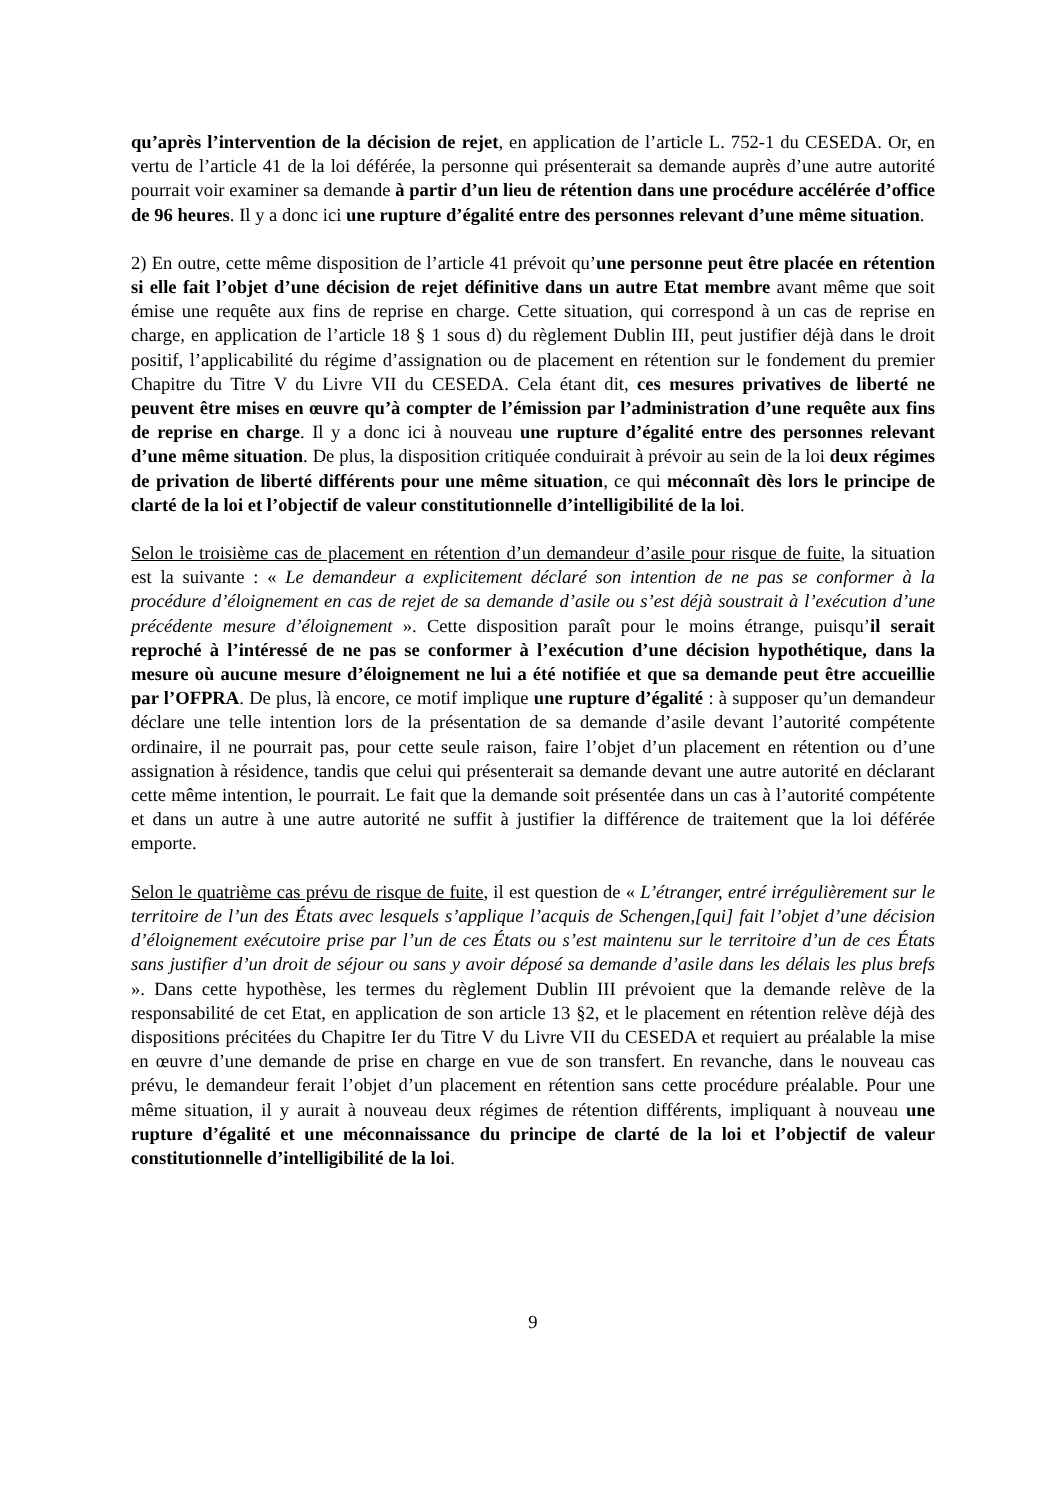qu’après l’intervention de la décision de rejet, en application de l’article L. 752-1 du CESEDA. Or, en vertu de l’article 41 de la loi déférée, la personne qui présenterait sa demande auprès d’une autre autorité pourrait voir examiner sa demande à partir d’un lieu de rétention dans une procédure accélérée d’office de 96 heures. Il y a donc ici une rupture d’égalité entre des personnes relevant d’une même situation.
2) En outre, cette même disposition de l’article 41 prévoit qu’une personne peut être placée en rétention si elle fait l’objet d’une décision de rejet définitive dans un autre Etat membre avant même que soit émise une requête aux fins de reprise en charge. Cette situation, qui correspond à un cas de reprise en charge, en application de l’article 18 § 1 sous d) du règlement Dublin III, peut justifier déjà dans le droit positif, l’applicabilité du régime d’assignation ou de placement en rétention sur le fondement du premier Chapitre du Titre V du Livre VII du CESEDA. Cela étant dit, ces mesures privatives de liberté ne peuvent être mises en œuvre qu’à compter de l’émission par l’administration d’une requête aux fins de reprise en charge. Il y a donc ici à nouveau une rupture d’égalité entre des personnes relevant d’une même situation. De plus, la disposition critiquée conduirait à prévoir au sein de la loi deux régimes de privation de liberté différents pour une même situation, ce qui méconnaît dès lors le principe de clarté de la loi et l’objectif de valeur constitutionnelle d’intelligibilité de la loi.
Selon le troisième cas de placement en rétention d’un demandeur d’asile pour risque de fuite, la situation est la suivante : « Le demandeur a explicitement déclaré son intention de ne pas se conformer à la procédure d’éloignement en cas de rejet de sa demande d’asile ou s’est déjà soustrait à l’exécution d’une précédente mesure d’éloignement ». Cette disposition paraît pour le moins étrange, puisqu’il serait reproché à l’intéressé de ne pas se conformer à l’exécution d’une décision hypothétique, dans la mesure où aucune mesure d’éloignement ne lui a été notifiée et que sa demande peut être accueillie par l’OFPRA. De plus, là encore, ce motif implique une rupture d’égalité : à supposer qu’un demandeur déclare une telle intention lors de la présentation de sa demande d’asile devant l’autorité compétente ordinaire, il ne pourrait pas, pour cette seule raison, faire l’objet d’un placement en rétention ou d’une assignation à résidence, tandis que celui qui présenterait sa demande devant une autre autorité en déclarant cette même intention, le pourrait. Le fait que la demande soit présentée dans un cas à l’autorité compétente et dans un autre à une autre autorité ne suffit à justifier la différence de traitement que la loi déférée emporte.
Selon le quatrième cas prévu de risque de fuite, il est question de « L’étranger, entré irrégulièrement sur le territoire de l’un des États avec lesquels s’applique l’acquis de Schengen,[qui] fait l’objet d’une décision d’éloignement exécutoire prise par l’un de ces États ou s’est maintenu sur le territoire d’un de ces États sans justifier d’un droit de séjour ou sans y avoir déposé sa demande d’asile dans les délais les plus brefs ». Dans cette hypothèse, les termes du règlement Dublin III prévoient que la demande relève de la responsabilité de cet Etat, en application de son article 13 §2, et le placement en rétention relève déjà des dispositions précitées du Chapitre Ier du Titre V du Livre VII du CESEDA et requiert au préalable la mise en œuvre d’une demande de prise en charge en vue de son transfert. En revanche, dans le nouveau cas prévu, le demandeur ferait l’objet d’un placement en rétention sans cette procédure préalable. Pour une même situation, il y aurait à nouveau deux régimes de rétention différents, impliquant à nouveau une rupture d’égalité et une méconnaissance du principe de clarté de la loi et l’objectif de valeur constitutionnelle d’intelligibilité de la loi.
9